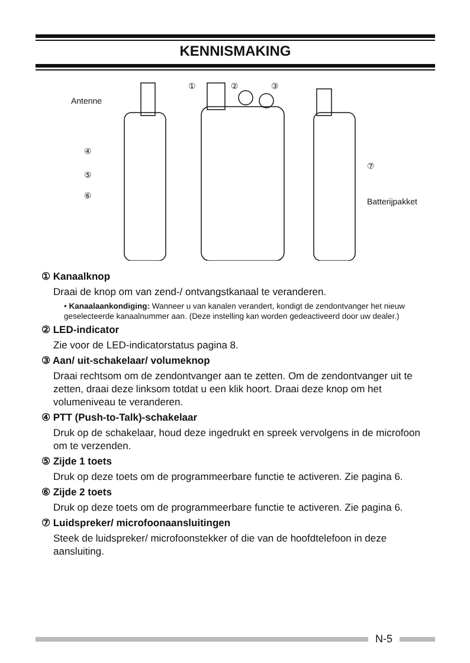KENNISMAKING
Antenne
Batterijpakket
④
⑤
⑥
①
②
③
⑦
① Kanaalknop
Draai de knop om van zend-/ ontvangstkanaal te veranderen.
• Kanaalaankondiging: Wanneer u van kanalen verandert, kondigt de zendontvanger het nieuw geselecteerde kanaalnummer aan. (Deze instelling kan worden gedeactiveerd door uw dealer.)
② LED-indicator
Zie voor de LED-indicatorstatus pagina 8.
③ Aan/ uit-schakelaar/ volumeknop
Draai rechtsom om de zendontvanger aan te zetten. Om de zendontvanger uit te zetten, draai deze linksom totdat u een klik hoort. Draai deze knop om het volumeniveau te veranderen.
④ PTT (Push-to-Talk)-schakelaar
Druk op de schakelaar, houd deze ingedrukt en spreek vervolgens in de microfoon om te verzenden.
⑤ Zijde 1 toets
Druk op deze toets om de programmeerbare functie te activeren. Zie pagina 6.
⑥ Zijde 2 toets
Druk op deze toets om de programmeerbare functie te activeren. Zie pagina 6.
⑦ Luidspreker/ microfoonaansluitingen
Steek de luidspreker/ microfoonstekker of die van de hoofdtelefoon in deze aansluiting.
N-5